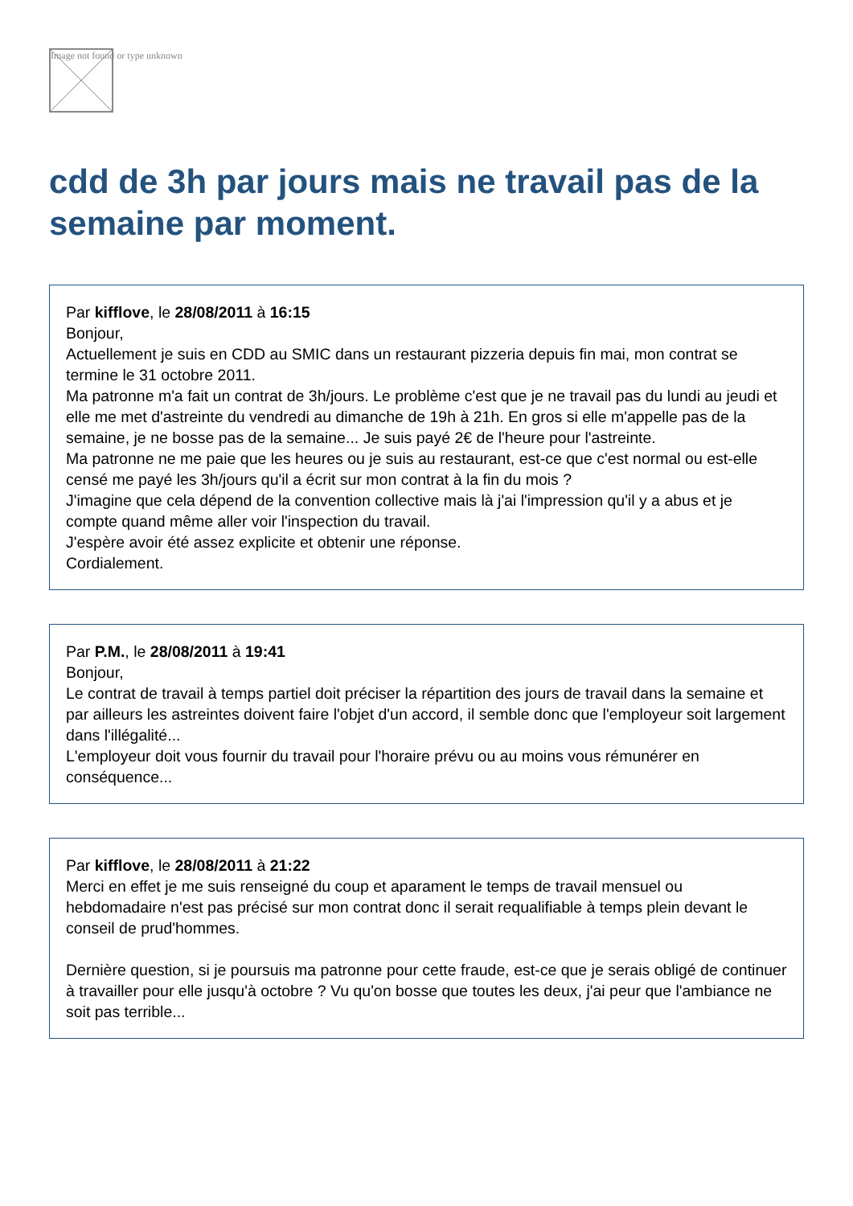Image not found or type unknown
cdd de 3h par jours mais ne travail pas de la semaine par moment.
Par kifflove, le 28/08/2011 à 16:15
Bonjour,
Actuellement je suis en CDD au SMIC dans un restaurant pizzeria depuis fin mai, mon contrat se termine le 31 octobre 2011.
Ma patronne m'a fait un contrat de 3h/jours. Le problème c'est que je ne travail pas du lundi au jeudi et elle me met d'astreinte du vendredi au dimanche de 19h à 21h. En gros si elle m'appelle pas de la semaine, je ne bosse pas de la semaine... Je suis payé 2€ de l'heure pour l'astreinte.
Ma patronne ne me paie que les heures ou je suis au restaurant, est-ce que c'est normal ou est-elle censé me payé les 3h/jours qu'il a écrit sur mon contrat à la fin du mois ?
J'imagine que cela dépend de la convention collective mais là j'ai l'impression qu'il y a abus et je compte quand même aller voir l'inspection du travail.
J'espère avoir été assez explicite et obtenir une réponse.
Cordialement.
Par P.M., le 28/08/2011 à 19:41
Bonjour,
Le contrat de travail à temps partiel doit préciser la répartition des jours de travail dans la semaine et par ailleurs les astreintes doivent faire l'objet d'un accord, il semble donc que l'employeur soit largement dans l'illégalité...
L'employeur doit vous fournir du travail pour l'horaire prévu ou au moins vous rémunérer en conséquence...
Par kifflove, le 28/08/2011 à 21:22
Merci en effet je me suis renseigné du coup et aparament le temps de travail mensuel ou hebdomadaire n'est pas précisé sur mon contrat donc il serait requalifiable à temps plein devant le conseil de prud'hommes.
Dernière question, si je poursuis ma patronne pour cette fraude, est-ce que je serais obligé de continuer à travailler pour elle jusqu'à octobre ? Vu qu'on bosse que toutes les deux, j'ai peur que l'ambiance ne soit pas terrible...